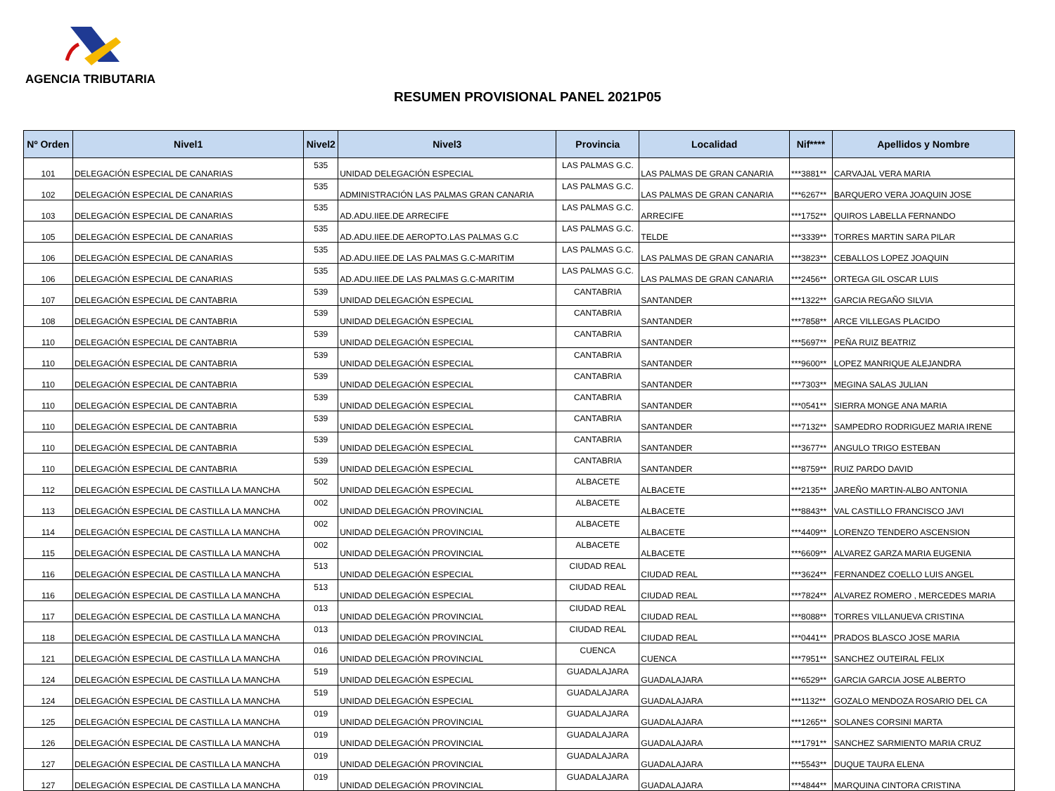AGENCIA TRIBUTARIA
RESUMEN PROVISIONAL PANEL 2021P05
| Nº Orden | Nivel1 | Nivel2 | Nivel3 | Provincia | Localidad | Nif**** | Apellidos y Nombre |
| --- | --- | --- | --- | --- | --- | --- | --- |
| 101 | DELEGACIÓN ESPECIAL DE CANARIAS | 535 | UNIDAD DELEGACIÓN ESPECIAL | LAS PALMAS G.C. | LAS PALMAS DE GRAN CANARIA | ***3881** | CARVAJAL VERA MARIA |
| 102 | DELEGACIÓN ESPECIAL DE CANARIAS | 535 | ADMINISTRACIÓN LAS PALMAS GRAN CANARIA | LAS PALMAS G.C. | LAS PALMAS DE GRAN CANARIA | ***6267** | BARQUERO VERA JOAQUIN JOSE |
| 103 | DELEGACIÓN ESPECIAL DE CANARIAS | 535 | AD.ADU.IIEE.DE ARRECIFE | LAS PALMAS G.C. | ARRECIFE | ***1752** | QUIROS LABELLA FERNANDO |
| 105 | DELEGACIÓN ESPECIAL DE CANARIAS | 535 | AD.ADU.IIEE.DE AEROPTO.LAS PALMAS G.C | LAS PALMAS G.C. | TELDE | ***3339** | TORRES MARTIN SARA PILAR |
| 106 | DELEGACIÓN ESPECIAL DE CANARIAS | 535 | AD.ADU.IIEE.DE LAS PALMAS G.C-MARITIM | LAS PALMAS G.C. | LAS PALMAS DE GRAN CANARIA | ***3823** | CEBALLOS LOPEZ JOAQUIN |
| 106 | DELEGACIÓN ESPECIAL DE CANARIAS | 535 | AD.ADU.IIEE.DE LAS PALMAS G.C-MARITIM | LAS PALMAS G.C. | LAS PALMAS DE GRAN CANARIA | ***2456** | ORTEGA GIL OSCAR LUIS |
| 107 | DELEGACIÓN ESPECIAL DE CANTABRIA | 539 | UNIDAD DELEGACIÓN ESPECIAL | CANTABRIA | SANTANDER | ***1322** | GARCIA REGAÑO SILVIA |
| 108 | DELEGACIÓN ESPECIAL DE CANTABRIA | 539 | UNIDAD DELEGACIÓN ESPECIAL | CANTABRIA | SANTANDER | ***7858** | ARCE VILLEGAS PLACIDO |
| 110 | DELEGACIÓN ESPECIAL DE CANTABRIA | 539 | UNIDAD DELEGACIÓN ESPECIAL | CANTABRIA | SANTANDER | ***5697** | PEÑA RUIZ BEATRIZ |
| 110 | DELEGACIÓN ESPECIAL DE CANTABRIA | 539 | UNIDAD DELEGACIÓN ESPECIAL | CANTABRIA | SANTANDER | ***9600** | LOPEZ MANRIQUE ALEJANDRA |
| 110 | DELEGACIÓN ESPECIAL DE CANTABRIA | 539 | UNIDAD DELEGACIÓN ESPECIAL | CANTABRIA | SANTANDER | ***7303** | MEGINA SALAS JULIAN |
| 110 | DELEGACIÓN ESPECIAL DE CANTABRIA | 539 | UNIDAD DELEGACIÓN ESPECIAL | CANTABRIA | SANTANDER | ***0541** | SIERRA MONGE ANA MARIA |
| 110 | DELEGACIÓN ESPECIAL DE CANTABRIA | 539 | UNIDAD DELEGACIÓN ESPECIAL | CANTABRIA | SANTANDER | ***7132** | SAMPEDRO RODRIGUEZ MARIA IRENE |
| 110 | DELEGACIÓN ESPECIAL DE CANTABRIA | 539 | UNIDAD DELEGACIÓN ESPECIAL | CANTABRIA | SANTANDER | ***3677** | ANGULO TRIGO ESTEBAN |
| 110 | DELEGACIÓN ESPECIAL DE CANTABRIA | 539 | UNIDAD DELEGACIÓN ESPECIAL | CANTABRIA | SANTANDER | ***8759** | RUIZ PARDO DAVID |
| 112 | DELEGACIÓN ESPECIAL DE CASTILLA LA MANCHA | 502 | UNIDAD DELEGACIÓN ESPECIAL | ALBACETE | ALBACETE | ***2135** | JAREÑO MARTIN-ALBO ANTONIA |
| 113 | DELEGACIÓN ESPECIAL DE CASTILLA LA MANCHA | 002 | UNIDAD DELEGACIÓN PROVINCIAL | ALBACETE | ALBACETE | ***8843** | VAL CASTILLO FRANCISCO JAVI |
| 114 | DELEGACIÓN ESPECIAL DE CASTILLA LA MANCHA | 002 | UNIDAD DELEGACIÓN PROVINCIAL | ALBACETE | ALBACETE | ***4409** | LORENZO TENDERO ASCENSION |
| 115 | DELEGACIÓN ESPECIAL DE CASTILLA LA MANCHA | 002 | UNIDAD DELEGACIÓN PROVINCIAL | ALBACETE | ALBACETE | ***6609** | ALVAREZ GARZA MARIA EUGENIA |
| 116 | DELEGACIÓN ESPECIAL DE CASTILLA LA MANCHA | 513 | UNIDAD DELEGACIÓN ESPECIAL | CIUDAD REAL | CIUDAD REAL | ***3624** | FERNANDEZ COELLO LUIS ANGEL |
| 116 | DELEGACIÓN ESPECIAL DE CASTILLA LA MANCHA | 513 | UNIDAD DELEGACIÓN ESPECIAL | CIUDAD REAL | CIUDAD REAL | ***7824** | ALVAREZ ROMERO , MERCEDES MARIA |
| 117 | DELEGACIÓN ESPECIAL DE CASTILLA LA MANCHA | 013 | UNIDAD DELEGACIÓN PROVINCIAL | CIUDAD REAL | CIUDAD REAL | ***8088** | TORRES VILLANUEVA CRISTINA |
| 118 | DELEGACIÓN ESPECIAL DE CASTILLA LA MANCHA | 013 | UNIDAD DELEGACIÓN PROVINCIAL | CIUDAD REAL | CIUDAD REAL | ***0441** | PRADOS BLASCO JOSE MARIA |
| 121 | DELEGACIÓN ESPECIAL DE CASTILLA LA MANCHA | 016 | UNIDAD DELEGACIÓN PROVINCIAL | CUENCA | CUENCA | ***7951** | SANCHEZ OUTEIRAL FELIX |
| 124 | DELEGACIÓN ESPECIAL DE CASTILLA LA MANCHA | 519 | UNIDAD DELEGACIÓN ESPECIAL | GUADALAJARA | GUADALAJARA | ***6529** | GARCIA GARCIA JOSE ALBERTO |
| 124 | DELEGACIÓN ESPECIAL DE CASTILLA LA MANCHA | 519 | UNIDAD DELEGACIÓN ESPECIAL | GUADALAJARA | GUADALAJARA | ***1132** | GOZALO MENDOZA ROSARIO DEL CA |
| 125 | DELEGACIÓN ESPECIAL DE CASTILLA LA MANCHA | 019 | UNIDAD DELEGACIÓN PROVINCIAL | GUADALAJARA | GUADALAJARA | ***1265** | SOLANES CORSINI MARTA |
| 126 | DELEGACIÓN ESPECIAL DE CASTILLA LA MANCHA | 019 | UNIDAD DELEGACIÓN PROVINCIAL | GUADALAJARA | GUADALAJARA | ***1791** | SANCHEZ SARMIENTO MARIA CRUZ |
| 127 | DELEGACIÓN ESPECIAL DE CASTILLA LA MANCHA | 019 | UNIDAD DELEGACIÓN PROVINCIAL | GUADALAJARA | GUADALAJARA | ***5543** | DUQUE TAURA ELENA |
| 127 | DELEGACIÓN ESPECIAL DE CASTILLA LA MANCHA | 019 | UNIDAD DELEGACIÓN PROVINCIAL | GUADALAJARA | GUADALAJARA | ***4844** | MARQUINA CINTORA CRISTINA |